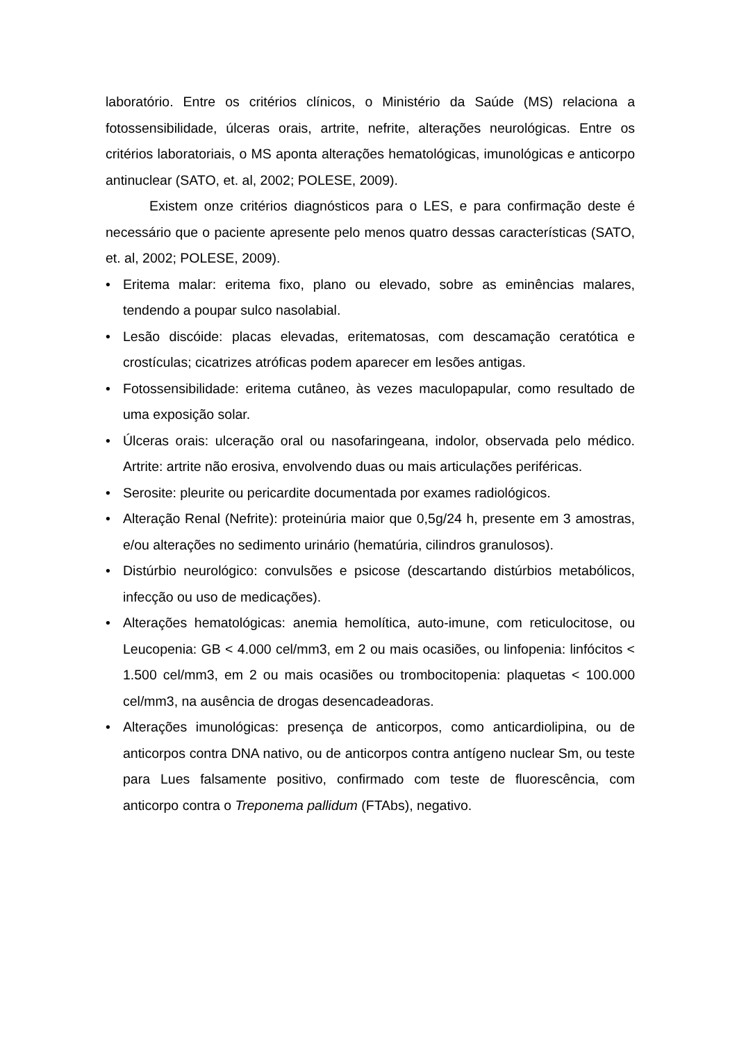laboratório. Entre os critérios clínicos, o Ministério da Saúde (MS) relaciona a fotossensibilidade, úlceras orais, artrite, nefrite, alterações neurológicas. Entre os critérios laboratoriais, o MS aponta alterações hematológicas, imunológicas e anticorpo antinuclear (SATO, et. al, 2002; POLESE, 2009).
Existem onze critérios diagnósticos para o LES, e para confirmação deste é necessário que o paciente apresente pelo menos quatro dessas características (SATO, et. al, 2002; POLESE, 2009).
• Eritema malar: eritema fixo, plano ou elevado, sobre as eminências malares, tendendo a poupar sulco nasolabial.
• Lesão discóide: placas elevadas, eritematosas, com descamação ceratótica e crostículas; cicatrizes atróficas podem aparecer em lesões antigas.
• Fotossensibilidade: eritema cutâneo, às vezes maculopapular, como resultado de uma exposição solar.
• Úlceras orais: ulceração oral ou nasofaringeana, indolor, observada pelo médico. Artrite: artrite não erosiva, envolvendo duas ou mais articulações periféricas.
• Serosite: pleurite ou pericardite documentada por exames radiológicos.
• Alteração Renal (Nefrite): proteinúria maior que 0,5g/24 h, presente em 3 amostras, e/ou alterações no sedimento urinário (hematúria, cilindros granulosos).
• Distúrbio neurológico: convulsões e psicose (descartando distúrbios metabólicos, infecção ou uso de medicações).
• Alterações hematológicas: anemia hemolítica, auto-imune, com reticulocitose, ou Leucopenia: GB < 4.000 cel/mm3, em 2 ou mais ocasiões, ou linfopenia: linfócitos < 1.500 cel/mm3, em 2 ou mais ocasiões ou trombocitopenia: plaquetas < 100.000 cel/mm3, na ausência de drogas desencadeadoras.
• Alterações imunológicas: presença de anticorpos, como anticardiolipina, ou de anticorpos contra DNA nativo, ou de anticorpos contra antígeno nuclear Sm, ou teste para Lues falsamente positivo, confirmado com teste de fluorescência, com anticorpo contra o Treponema pallidum (FTAbs), negativo.